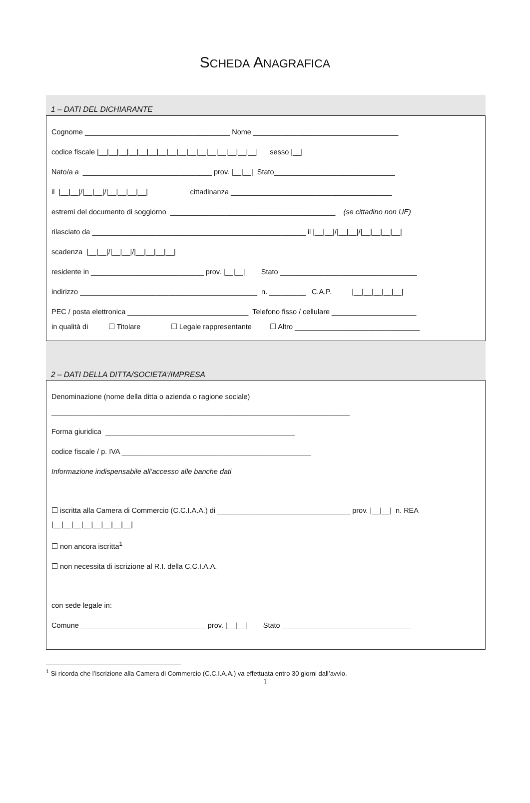SCHEDA ANAGRAFICA
1 – DATI DEL DICHIARANTE
Cognome ____________________________________ Nome ____________________________________
codice fiscale |__|__|__|__|__|__|__|__|__|__|__|__|__|__|__|__| sesso |__|
Nato/a a ________________________________ prov. |__|__| Stato______________________________
il |__|__|/|__|__|/|__|__|__|__| cittadinanza ________________________________________
estremi del documento di soggiorno _________________________________________ (se cittadino non UE)
rilasciato da _____________________________________________________ il |__|__|/|__|__|/|__|__|__|__|
scadenza |__|__|/|__|__|/|__|__|__|__|
residente in ____________________________ prov. |__|__| Stato __________________________________
indirizzo ____________________________________________ n. _________ C.A.P. |__|__|__|__|__|
PEC / posta elettronica ______________________________ Telefono fisso / cellulare _____________________
in qualità di ☐ Titolare ☐ Legale rappresentante ☐ Altro _______________________________
2 – DATI DELLA DITTA/SOCIETA’/IMPRESA
Denominazione (nome della ditta o azienda o ragione sociale)
__________________________________________________________________________
Forma giuridica _______________________________________________
codice fiscale / p. IVA _______________________________________________
Informazione indispensabile all’accesso alle banche dati
☐ iscritta alla Camera di Commercio (C.C.I.A.A.) di _________________________________ prov. |__|__| n. REA
|__|__|__|__|__|__|__|__|
☐ non ancora iscritta<sup>1</sup>
☐ non necessita di iscrizione al R.I. della C.C.I.A.A.
con sede legale in:
Comune _______________________________ prov. |__|__| Stato ________________________________
<sup>1</sup> Si ricorda che l’iscrizione alla Camera di Commercio (C.C.I.A.A.) va effettuata entro 30 giorni dall’avvio.
1